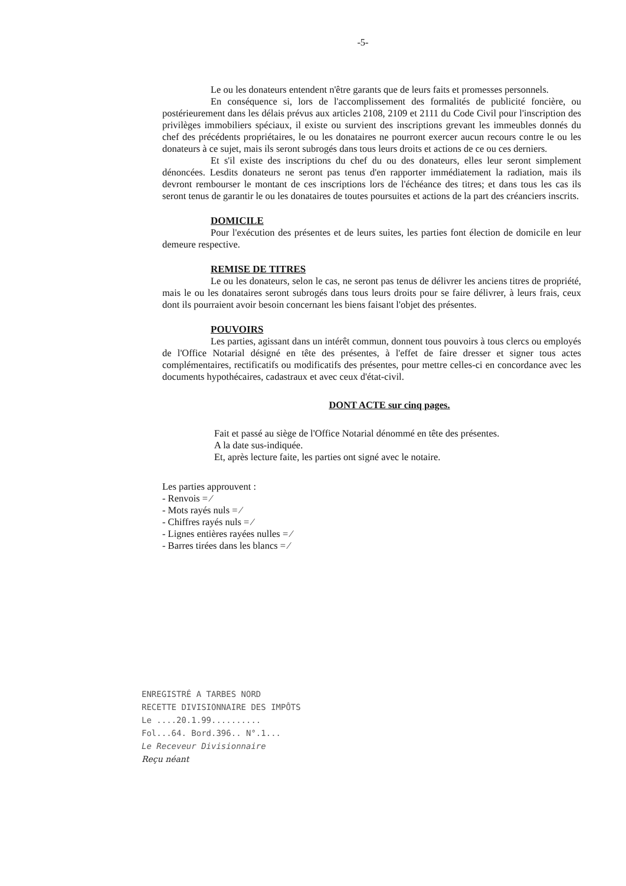-5-
Le ou les donateurs entendent n'être garants que de leurs faits et promesses personnels.
En conséquence si, lors de l'accomplissement des formalités de publicité foncière, ou postérieurement dans les délais prévus aux articles 2108, 2109 et 2111 du Code Civil pour l'inscription des privilèges immobiliers spéciaux, il existe ou survient des inscriptions grevant les immeubles donnés du chef des précédents propriétaires, le ou les donataires ne pourront exercer aucun recours contre le ou les donateurs à ce sujet, mais ils seront subrogés dans tous leurs droits et actions de ce ou ces derniers.
Et s'il existe des inscriptions du chef du ou des donateurs, elles leur seront simplement dénoncées. Lesdits donateurs ne seront pas tenus d'en rapporter immédiatement la radiation, mais ils devront rembourser le montant de ces inscriptions lors de l'échéance des titres; et dans tous les cas ils seront tenus de garantir le ou les donataires de toutes poursuites et actions de la part des créanciers inscrits.
DOMICILE
Pour l'exécution des présentes et de leurs suites, les parties font élection de domicile en leur demeure respective.
REMISE DE TITRES
Le ou les donateurs, selon le cas, ne seront pas tenus de délivrer les anciens titres de propriété, mais le ou les donataires seront subrogés dans tous leurs droits pour se faire délivrer, à leurs frais, ceux dont ils pourraient avoir besoin concernant les biens faisant l'objet des présentes.
POUVOIRS
Les parties, agissant dans un intérêt commun, donnent tous pouvoirs à tous clercs ou employés de l'Office Notarial désigné en tête des présentes, à l'effet de faire dresser et signer tous actes complémentaires, rectificatifs ou modificatifs des présentes, pour mettre celles-ci en concordance avec les documents hypothécaires, cadastraux et avec ceux d'état-civil.
DONT ACTE sur cinq pages.
Fait et passé au siège de l'Office Notarial dénommé en tête des présentes.
A la date sus-indiquée.
Et, après lecture faite, les parties ont signé avec le notaire.
Les parties approuvent :
- Renvois = ⁄
- Mots rayés nuls = ⁄
- Chiffres rayés nuls = ⁄
- Lignes entières rayées nulles = ⁄
- Barres tirées dans les blancs = ⁄
ENREGISTRÉ A TARBES NORD
RECETTE DIVISIONNAIRE DES IMPÔTS
Le ....20.1.99..........
Fol...64. Bord.396.. N°.1...
Le Receveur Divisionnaire
Reçu néant